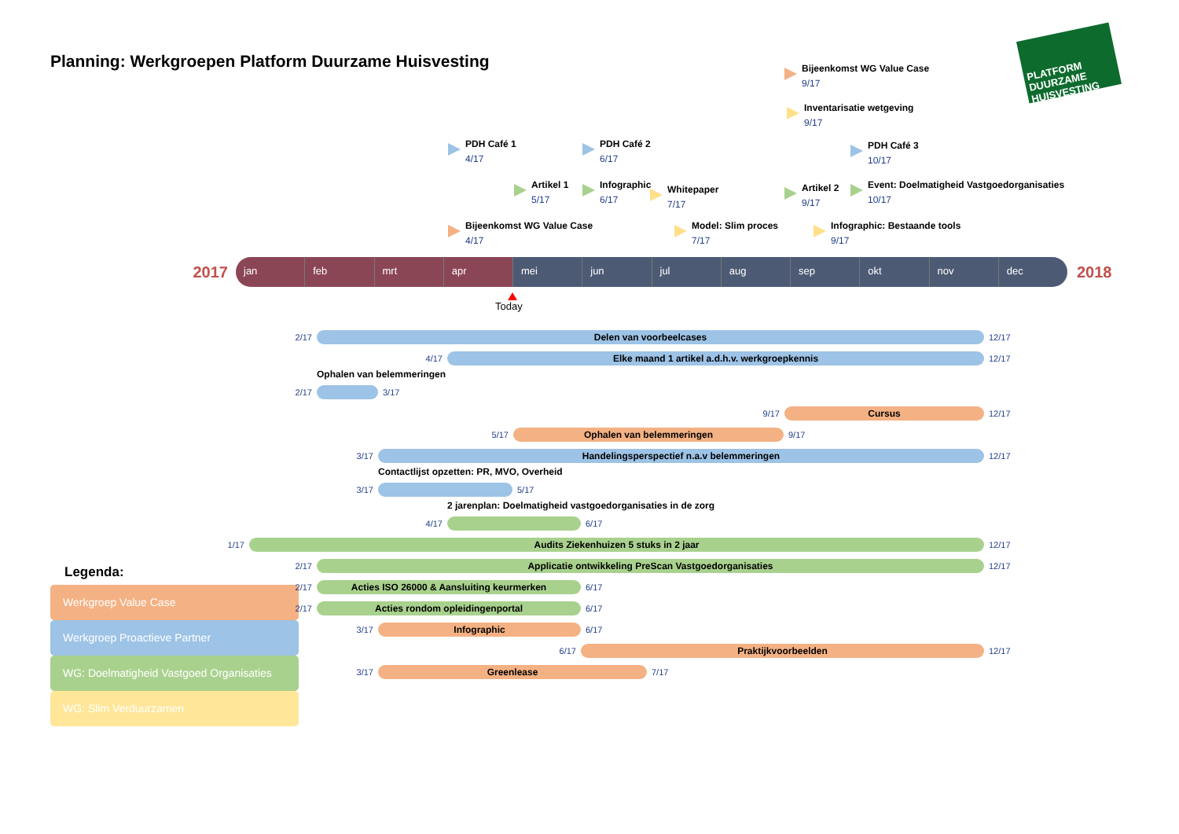Planning: Werkgroepen Platform Duurzame Huisvesting
PLATFORM DUURZAME HUISVESTING
Bijeenkomst WG Value Case
9/17
Inventarisatie wetgeving
9/17
PDH Café 1
4/17
PDH Café 2
6/17
PDH Café 3
10/17
Artikel 1
5/17
Infographic
6/17
Whitepaper
7/17
Artikel 2
9/17
Event: Doelmatigheid Vastgoedorganisaties
10/17
Bijeenkomst WG Value Case
4/17
Model: Slim proces
7/17
Infographic: Bestaande tools
9/17
2017
jan feb mrt apr mei jun jul aug sep okt nov dec
2018
Today
2/17
Delen van voorbeelcases
12/17
4/17
Elke maand 1 artikel a.d.h.v. werkgroepkennis
12/17
Ophalen van belemmeringen
2/17 3/17
9/17
Cursus
12/17
5/17
Ophalen van belemmeringen
9/17
3/17
Handelingsperspectief n.a.v belemmeringen
12/17
Contactlijst opzetten: PR, MVO, Overheid
3/17 5/17
2 jarenplan: Doelmatigheid vastgoedorganisaties in de zorg
4/17 6/17
1/17
Audits Ziekenhuizen 5 stuks in 2 jaar
12/17
2/17
Applicatie ontwikkeling PreScan Vastgoedorganisaties
12/17
2/17
Acties ISO 26000 & Aansluiting keurmerken
6/17
2/17
Acties rondom opleidingenportal
6/17
3/17
Infographic
6/17
6/17
Praktijkvoorbeelden
12/17
3/17
Greenlease
7/17
Legenda:
Werkgroep Value Case
Werkgroep Proactieve Partner
WG: Doelmatigheid Vastgoed Organisaties
WG: Slim Verduurzamen